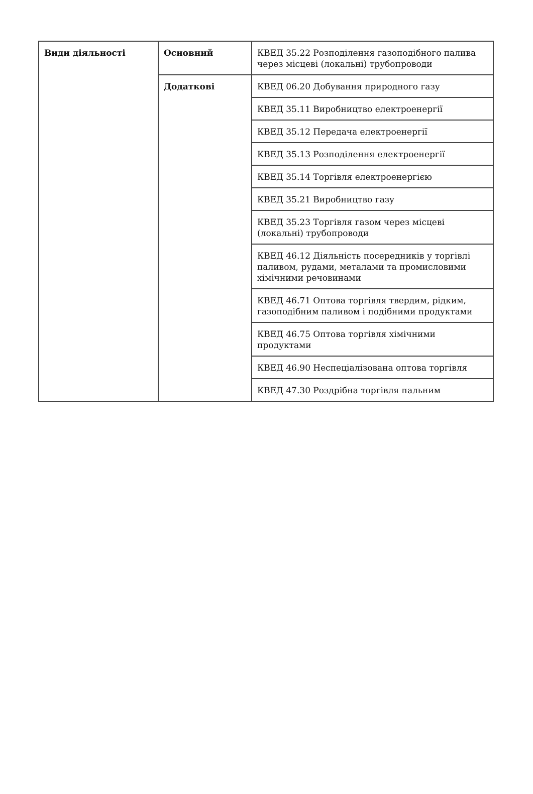| Види діяльності | Основний | КВЕД 35.22 Розподілення газоподібного палива через місцеві (локальні) трубопроводи |
| | Додаткові | КВЕД 06.20 Добування природного газу |
| | | КВЕД 35.11 Виробництво електроенергії |
| | | КВЕД 35.12 Передача електроенергії |
| | | КВЕД 35.13 Розподілення електроенергії |
| | | КВЕД 35.14 Торгівля електроенергією |
| | | КВЕД 35.21 Виробництво газу |
| | | КВЕД 35.23 Торгівля газом через місцеві (локальні) трубопроводи |
| | | КВЕД 46.12 Діяльність посередників у торгівлі паливом, рудами, металами та промисловими хімічними речовинами |
| | | КВЕД 46.71 Оптова торгівля твердим, рідким, газоподібним паливом і подібними продуктами |
| | | КВЕД 46.75 Оптова торгівля хімічними продуктами |
| | | КВЕД 46.90 Неспеціалізована оптова торгівля |
| | | КВЕД 47.30 Роздрібна торгівля пальним |